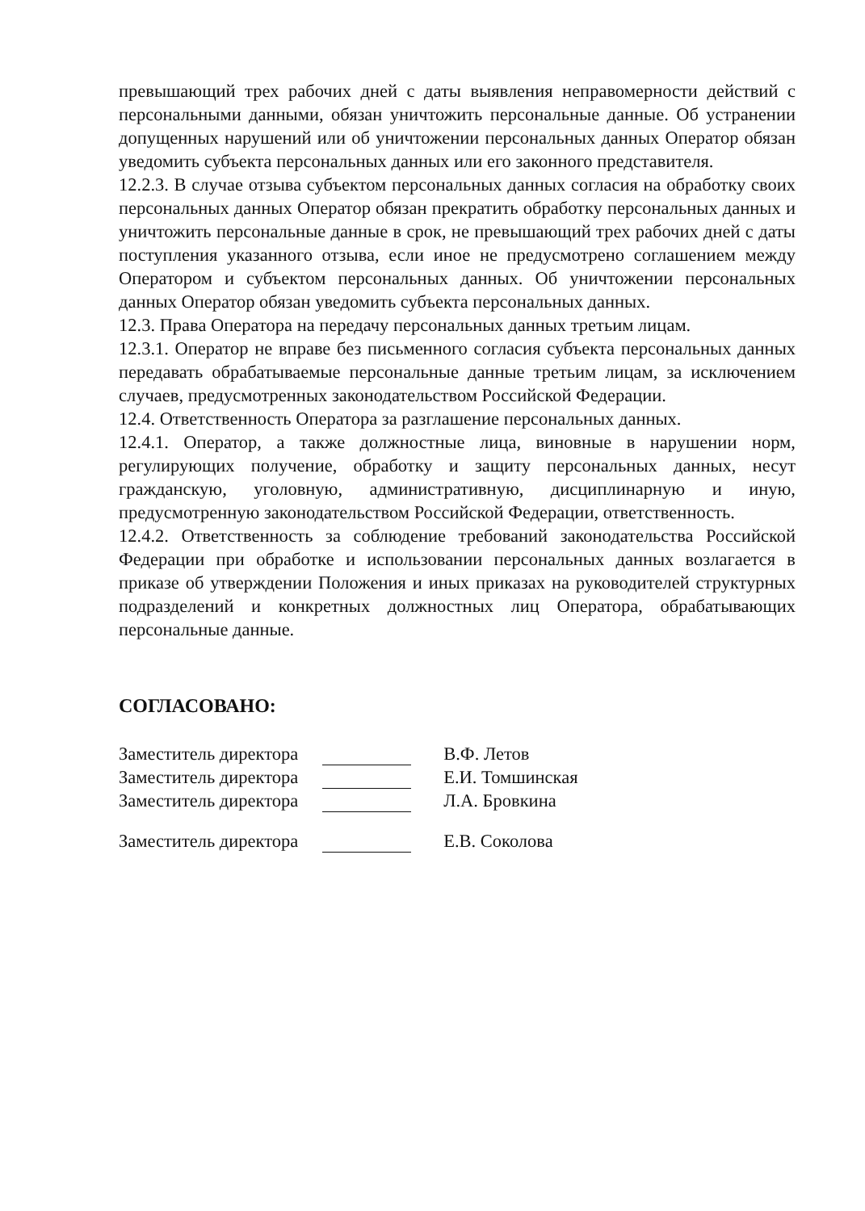превышающий трех рабочих дней с даты выявления неправомерности действий с персональными данными, обязан уничтожить персональные данные. Об устранении допущенных нарушений или об уничтожении персональных данных Оператор обязан уведомить субъекта персональных данных или его законного представителя.
12.2.3. В случае отзыва субъектом персональных данных согласия на обработку своих персональных данных Оператор обязан прекратить обработку персональных данных и уничтожить персональные данные в срок, не превышающий трех рабочих дней с даты поступления указанного отзыва, если иное не предусмотрено соглашением между Оператором и субъектом персональных данных. Об уничтожении персональных данных Оператор обязан уведомить субъекта персональных данных.
12.3. Права Оператора на передачу персональных данных третьим лицам.
12.3.1. Оператор не вправе без письменного согласия субъекта персональных данных передавать обрабатываемые персональные данные третьим лицам, за исключением случаев, предусмотренных законодательством Российской Федерации.
12.4. Ответственность Оператора за разглашение персональных данных.
12.4.1. Оператор, а также должностные лица, виновные в нарушении норм, регулирующих получение, обработку и защиту персональных данных, несут гражданскую, уголовную, административную, дисциплинарную и иную, предусмотренную законодательством Российской Федерации, ответственность.
12.4.2. Ответственность за соблюдение требований законодательства Российской Федерации при обработке и использовании персональных данных возлагается в приказе об утверждении Положения и иных приказах на руководителей структурных подразделений и конкретных должностных лиц Оператора, обрабатывающих персональные данные.
СОГЛАСОВАНО:
| Заместитель директора | | В.Ф. Летов |
| Заместитель директора | | Е.И. Томшинская |
| Заместитель директора | | Л.А. Бровкина |
| Заместитель директора | | Е.В. Соколова |